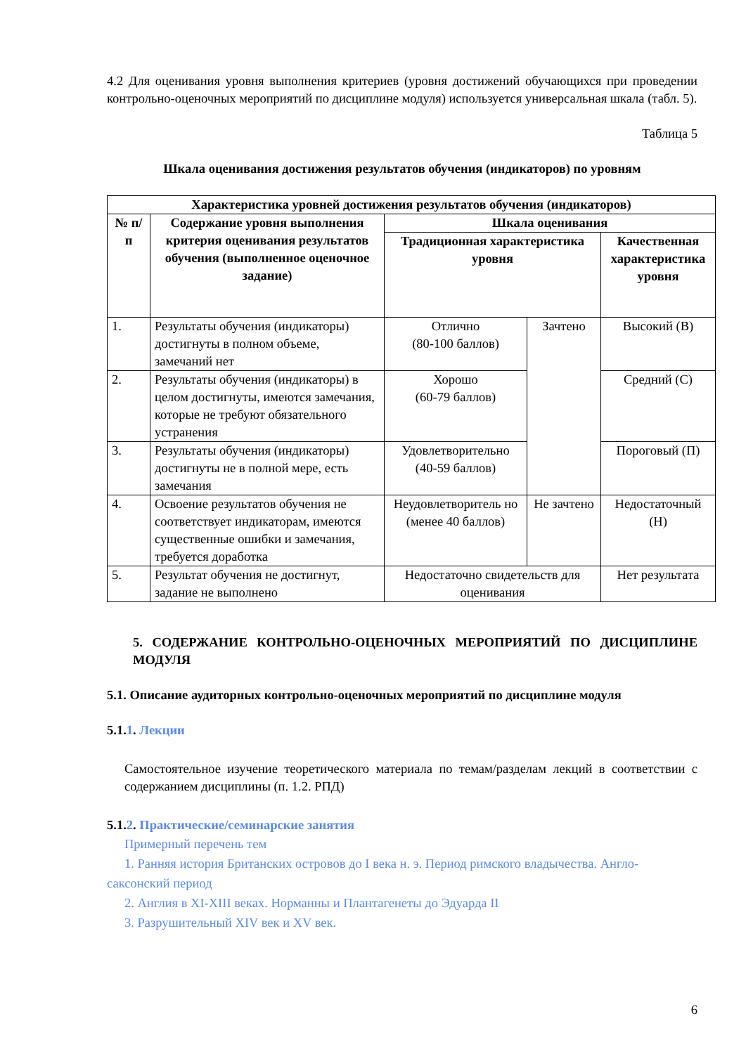4.2 Для оценивания уровня выполнения критериев (уровня достижений обучающихся при проведении контрольно-оценочных мероприятий по дисциплине модуля) используется универсальная шкала (табл. 5).
Таблица 5
Шкала оценивания достижения результатов обучения (индикаторов) по уровням
| Характеристика уровней достижения результатов обучения (индикаторов) | | | | |
| --- | --- | --- | --- | --- |
| № п/п | Содержание уровня выполнения критерия оценивания результатов обучения (выполненное оценочное задание) | Шкала оценивания | | |
| | | Традиционная характеристика уровня | | Качественная характеристика уровня |
| 1. | Результаты обучения (индикаторы) достигнуты в полном объеме, замечаний нет | Отлично (80-100 баллов) | Зачтено | Высокий (В) |
| 2. | Результаты обучения (индикаторы) в целом достигнуты, имеются замечания, которые не требуют обязательного устранения | Хорошо (60-79 баллов) | | Средний (С) |
| 3. | Результаты обучения (индикаторы) достигнуты не в полной мере, есть замечания | Удовлетворительно (40-59 баллов) | | Пороговый (П) |
| 4. | Освоение результатов обучения не соответствует индикаторам, имеются существенные ошибки и замечания, требуется доработка | Неудовлетворитель но (менее 40 баллов) | Не зачтено | Недостаточный (Н) |
| 5. | Результат обучения не достигнут, задание не выполнено | Недостаточно свидетельств для оценивания | | Нет результата |
5. СОДЕРЖАНИЕ КОНТРОЛЬНО-ОЦЕНОЧНЫХ МЕРОПРИЯТИЙ ПО ДИСЦИПЛИНЕ МОДУЛЯ
5.1. Описание аудиторных контрольно-оценочных мероприятий по дисциплине модуля
5.1.1. Лекции
Самостоятельное изучение теоретического материала по темам/разделам лекций в соответствии с содержанием дисциплины (п. 1.2. РПД)
5.1.2. Практические/семинарские занятия
Примерный перечень тем
1. Ранняя история Британских островов до I века н. э. Период римского владычества. Англо-саксонский период
2. Англия в XI-XIII веках. Норманны и Плантагенеты до Эдуарда II
3. Разрушительный XIV век и XV век.
6